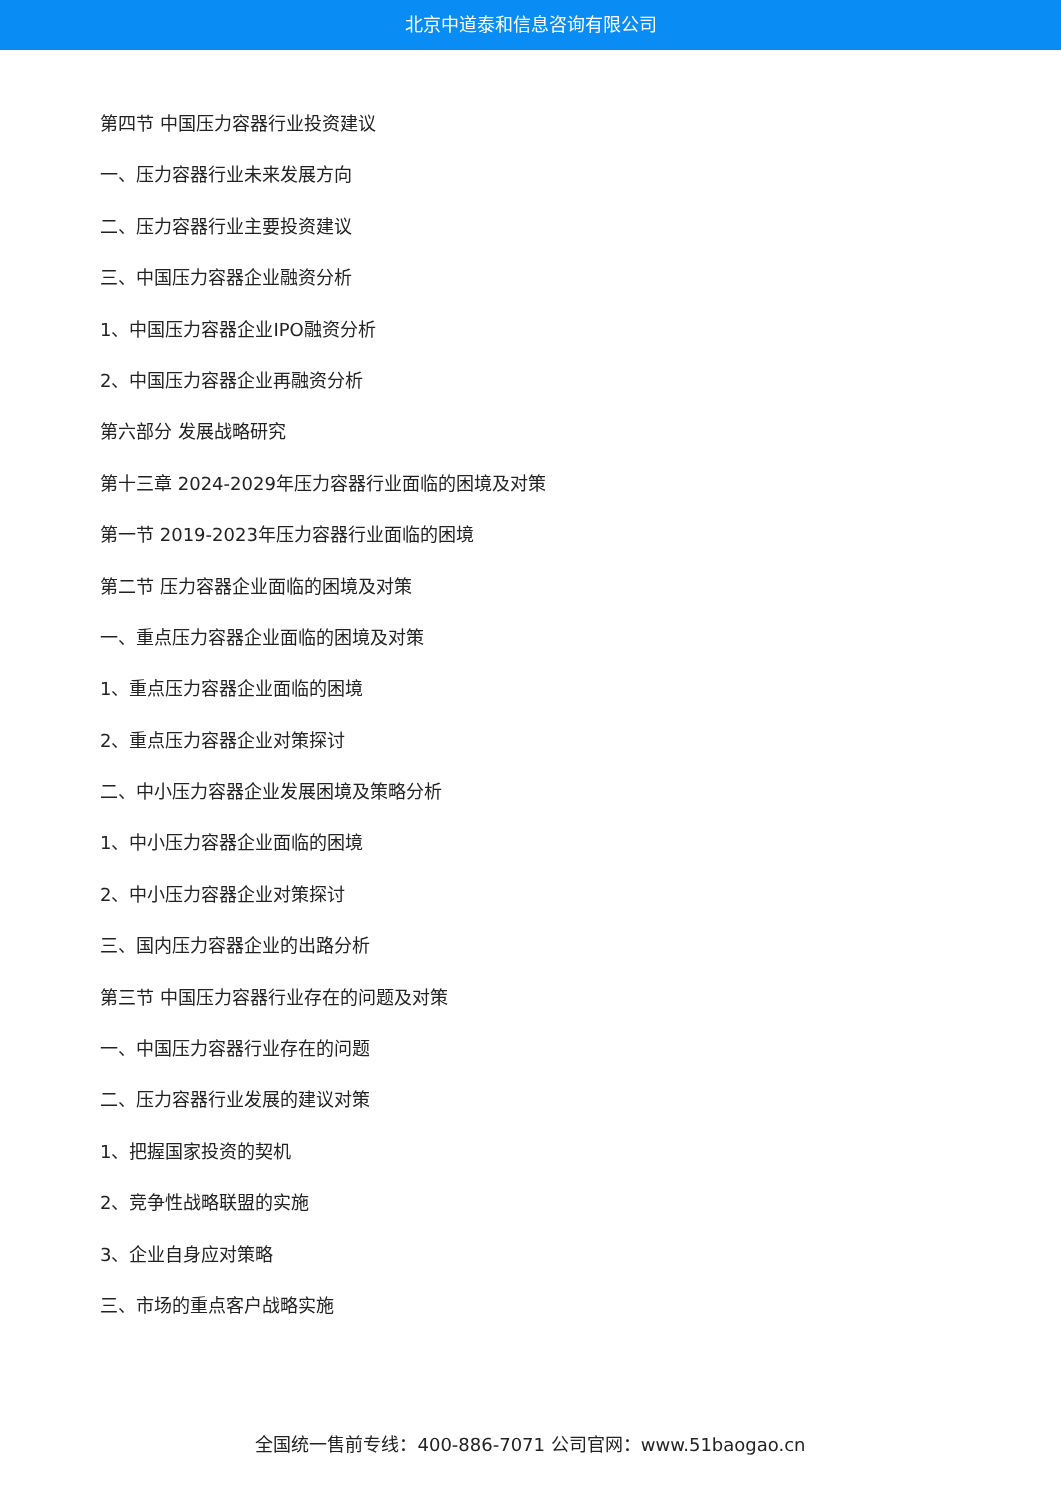北京中道泰和信息咨询有限公司
第四节 中国压力容器行业投资建议
一、压力容器行业未来发展方向
二、压力容器行业主要投资建议
三、中国压力容器企业融资分析
1、中国压力容器企业IPO融资分析
2、中国压力容器企业再融资分析
第六部分 发展战略研究
第十三章 2024-2029年压力容器行业面临的困境及对策
第一节 2019-2023年压力容器行业面临的困境
第二节 压力容器企业面临的困境及对策
一、重点压力容器企业面临的困境及对策
1、重点压力容器企业面临的困境
2、重点压力容器企业对策探讨
二、中小压力容器企业发展困境及策略分析
1、中小压力容器企业面临的困境
2、中小压力容器企业对策探讨
三、国内压力容器企业的出路分析
第三节 中国压力容器行业存在的问题及对策
一、中国压力容器行业存在的问题
二、压力容器行业发展的建议对策
1、把握国家投资的契机
2、竞争性战略联盟的实施
3、企业自身应对策略
三、市场的重点客户战略实施
全国统一售前专线：400-886-7071 公司官网：www.51baogao.cn